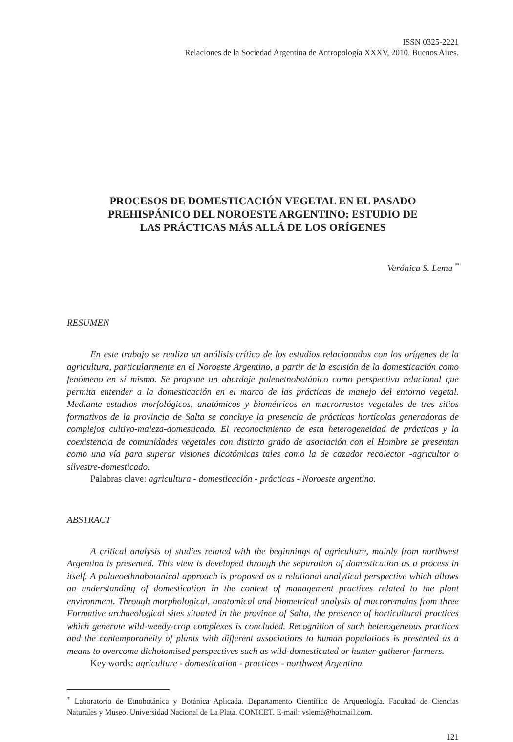ISSN 0325-2221
Relaciones de la Sociedad Argentina de Antropología XXXV, 2010. Buenos Aires.
PROCESOS DE DOMESTICACIÓN VEGETAL EN EL PASADO PREHISPÁNICO DEL NOROESTE ARGENTINO: ESTUDIO DE LAS PRÁCTICAS MÁS ALLÁ DE LOS ORÍGENES
Verónica S. Lema <sup>*</sup>
RESUMEN
En este trabajo se realiza un análisis crítico de los estudios relacionados con los orígenes de la agricultura, particularmente en el Noroeste Argentino, a partir de la escisión de la domesticación como fenómeno en sí mismo. Se propone un abordaje paleoetnobotánico como perspectiva relacional que permita entender a la domesticación en el marco de las prácticas de manejo del entorno vegetal. Mediante estudios morfológicos, anatómicos y biométricos en macrorrestos vegetales de tres sitios formativos de la provincia de Salta se concluye la presencia de prácticas hortícolas generadoras de complejos cultivo-maleza-domesticado. El reconocimiento de esta heterogeneidad de prácticas y la coexistencia de comunidades vegetales con distinto grado de asociación con el Hombre se presentan como una vía para superar visiones dicotómicas tales como la de cazador recolector -agricultor o silvestre-domesticado.
Palabras clave: agricultura - domesticación - prácticas - Noroeste argentino.
ABSTRACT
A critical analysis of studies related with the beginnings of agriculture, mainly from northwest Argentina is presented. This view is developed through the separation of domestication as a process in itself. A palaeoethnobotanical approach is proposed as a relational analytical perspective which allows an understanding of domestication in the context of management practices related to the plant environment. Through morphological, anatomical and biometrical analysis of macroremains from three Formative archaeological sites situated in the province of Salta, the presence of horticultural practices which generate wild-weedy-crop complexes is concluded. Recognition of such heterogeneous practices and the contemporaneity of plants with different associations to human populations is presented as a means to overcome dichotomised perspectives such as wild-domesticated or hunter-gatherer-farmers.
Key words: agriculture - domestication - practices - northwest Argentina.
<sup>*</sup> Laboratorio de Etnobotánica y Botánica Aplicada. Departamento Científico de Arqueología. Facultad de Ciencias Naturales y Museo. Universidad Nacional de La Plata. CONICET. E-mail: vslema@hotmail.com.
121